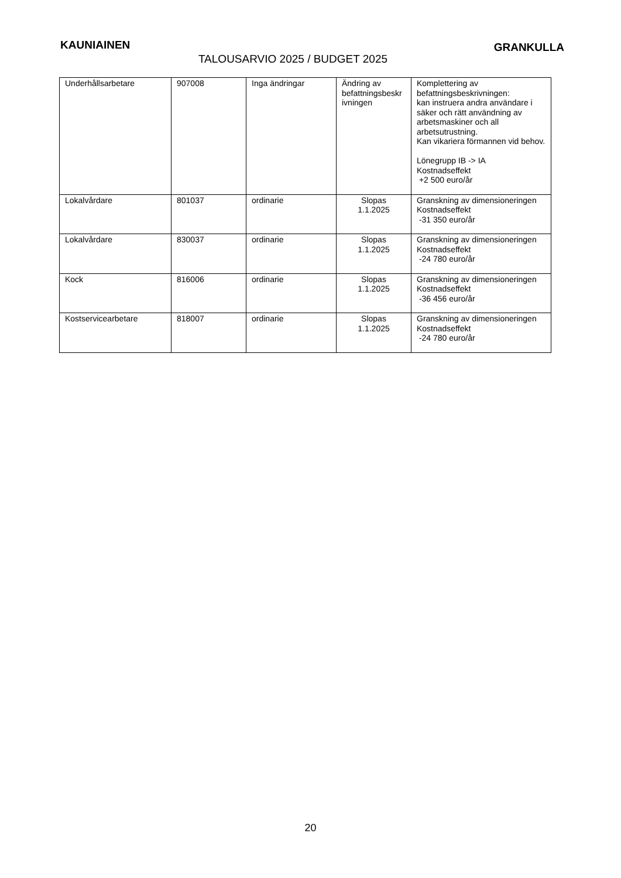KAUNIAINEN
GRANKULLA
TALOUSARVIO 2025 / BUDGET 2025
| Underhållsarbetare | 907008 | Inga ändringar | Ändring av befattningsbeskr ivningen | Komplettering av befattningsbeskrivningen: kan instruera andra användare i säker och rätt användning av arbetsmaskiner och all arbetsutrustning. Kan vikariera förmannen vid behov. Lönegrupp IB -> IA Kostnadseffekt +2 500 euro/år |
| Lokalvårdare | 801037 | ordinarie | Slopas 1.1.2025 | Granskning av dimensioneringen Kostnadseffekt -31 350 euro/år |
| Lokalvårdare | 830037 | ordinarie | Slopas 1.1.2025 | Granskning av dimensioneringen Kostnadseffekt -24 780 euro/år |
| Kock | 816006 | ordinarie | Slopas 1.1.2025 | Granskning av dimensioneringen Kostnadseffekt -36 456 euro/år |
| Kostservicearbetare | 818007 | ordinarie | Slopas 1.1.2025 | Granskning av dimensioneringen Kostnadseffekt -24 780 euro/år |
20